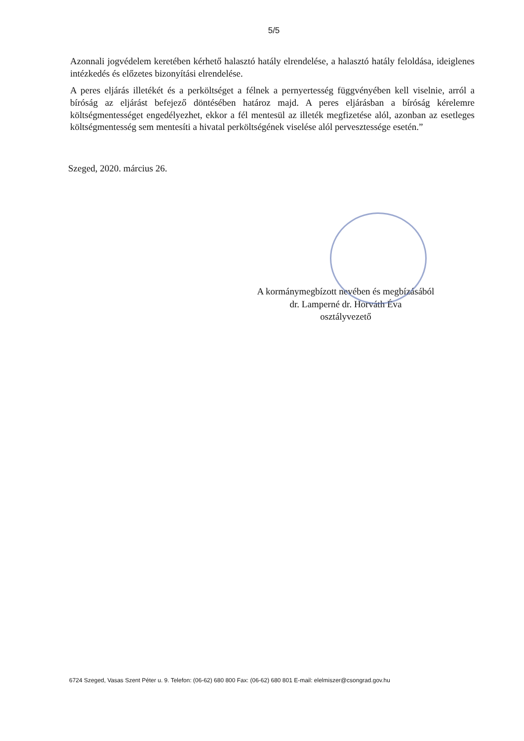5/5
Azonnali jogvédelem keretében kérhető halasztó hatály elrendelése, a halasztó hatály feloldása, ideiglenes intézkedés és előzetes bizonyítási elrendelése.
A peres eljárás illetékét és a perköltséget a félnek a pernyertesség függvényében kell viselnie, arról a bíróság az eljárást befejező döntésében határoz majd. A peres eljárásban a bíróság kérelemre költségmentességet engedélyezhet, ekkor a fél mentesül az illeték megfizetése alól, azonban az esetleges költségmentesség sem mentesíti a hivatal perköltségének viselése alól pervesztessége esetén.”
Szeged, 2020. március 26.
A kormánymegbízott nevében és megbízásából
dr. Lamperné dr. Horváth Éva
osztályvezető
6724 Szeged, Vasas Szent Péter u. 9. Telefon: (06-62) 680 800 Fax: (06-62) 680 801 E-mail: elelmiszer@csongrad.gov.hu